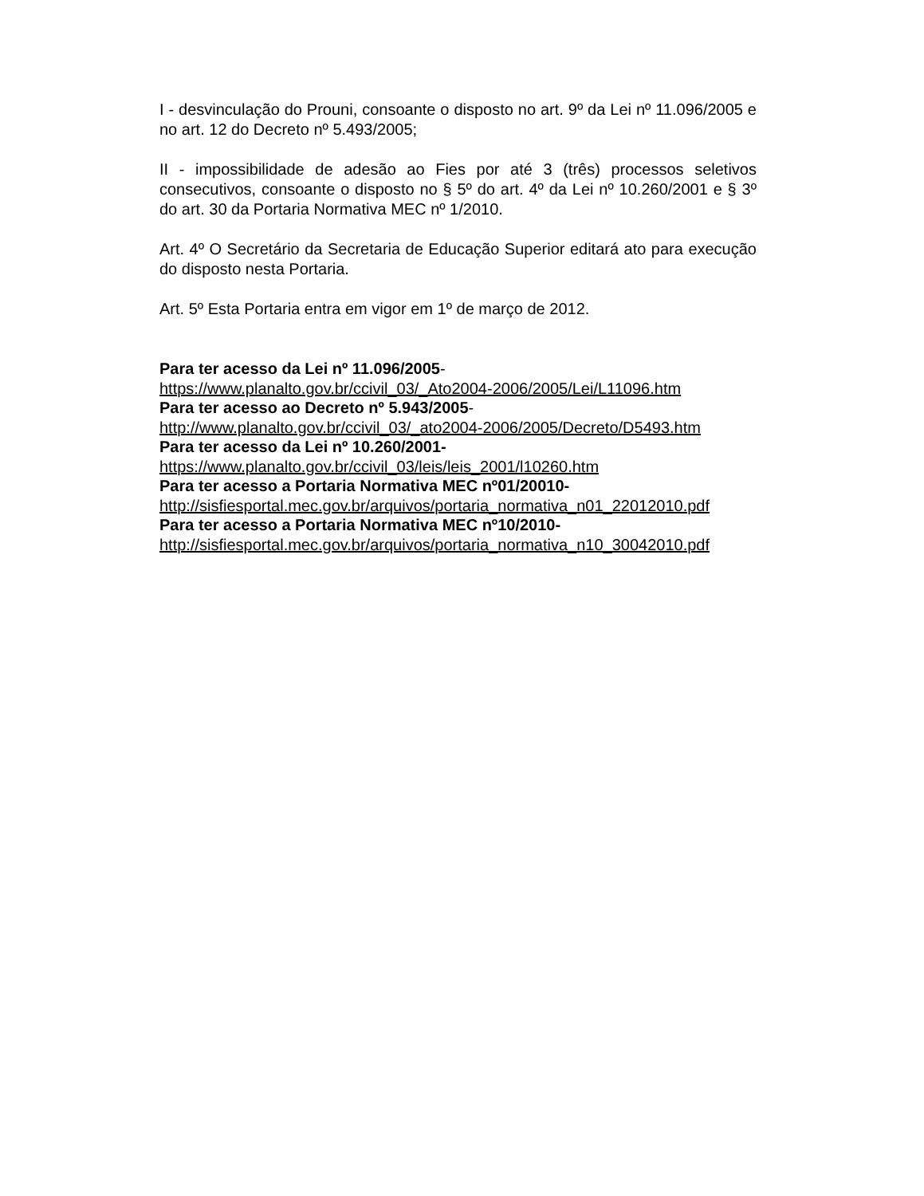I - desvinculação do Prouni, consoante o disposto no art. 9º da Lei nº 11.096/2005 e no art. 12 do Decreto nº 5.493/2005;
II - impossibilidade de adesão ao Fies por até 3 (três) processos seletivos consecutivos, consoante o disposto no § 5º do art. 4º da Lei nº 10.260/2001 e § 3º do art. 30 da Portaria Normativa MEC nº 1/2010.
Art. 4º O Secretário da Secretaria de Educação Superior editará ato para execução do disposto nesta Portaria.
Art. 5º Esta Portaria entra em vigor em 1º de março de 2012.
Para ter acesso da Lei nº 11.096/2005-
https://www.planalto.gov.br/ccivil_03/_Ato2004-2006/2005/Lei/L11096.htm
Para ter acesso ao Decreto nº 5.943/2005-
http://www.planalto.gov.br/ccivil_03/_ato2004-2006/2005/Decreto/D5493.htm
Para ter acesso da Lei nº 10.260/2001-
https://www.planalto.gov.br/ccivil_03/leis/leis_2001/l10260.htm
Para ter acesso a Portaria Normativa MEC nº01/20010-
http://sisfiesportal.mec.gov.br/arquivos/portaria_normativa_n01_22012010.pdf
Para ter acesso a Portaria Normativa MEC nº10/2010-
http://sisfiesportal.mec.gov.br/arquivos/portaria_normativa_n10_30042010.pdf